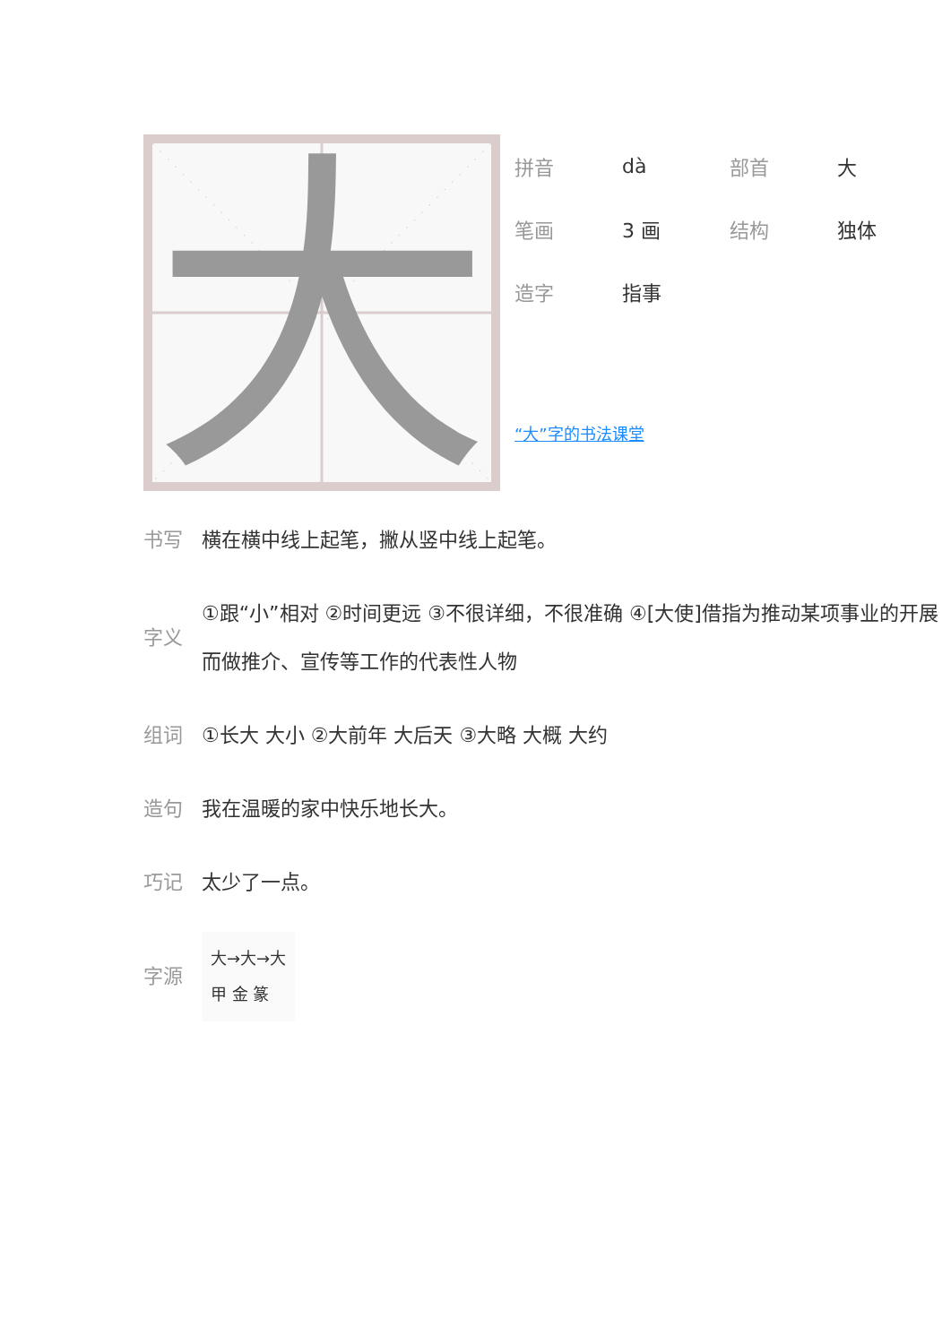大
拼音 dà 部首 大
笔画 3 画 结构 独体
造字 指事
“大”字的书法课堂
书写 横在横中线上起笔，撇从竖中线上起笔。
字义 ①跟“小”相对 ②时间更远 ③不很详细，不很准确 ④[大使]借指为推动某项事业的开展而做推介、宣传等工作的代表性人物
组词 ①长大 大小 ②大前年 大后天 ③大略 大概 大约
造句 我在温暖的家中快乐地长大。
巧记 太少了一点。
字源 大→大→大
甲 金 篆